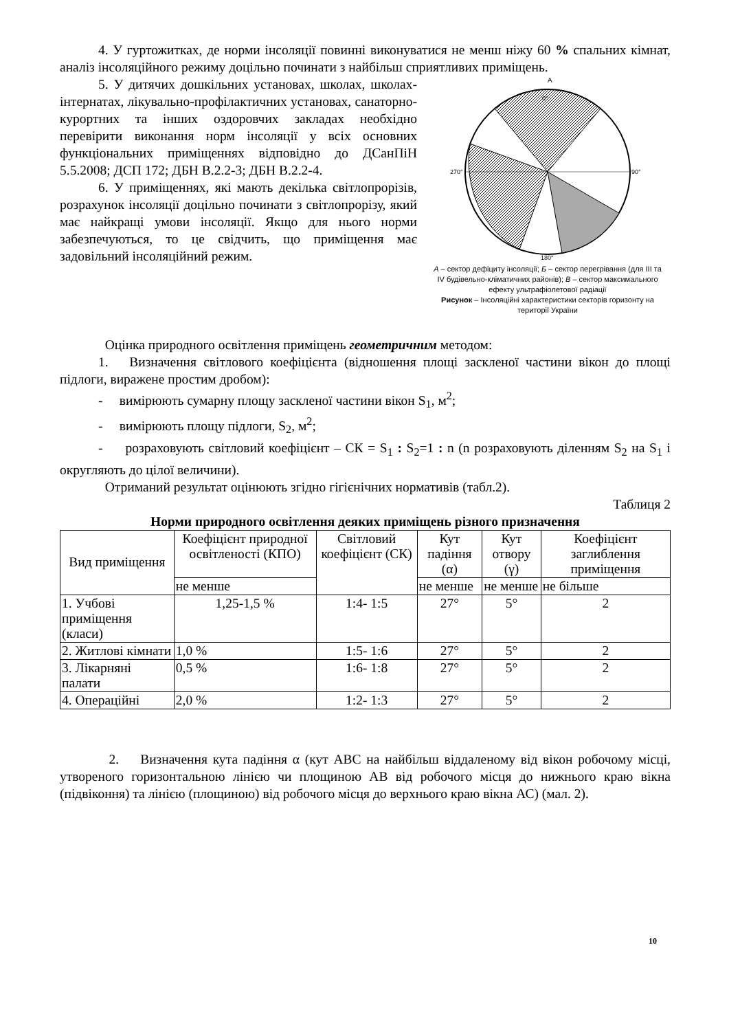4. У гуртожитках, де норми інсоляції повинні виконуватися не менш ніжу 60 % спальних кімнат, аналіз інсоляційного режиму доцільно починати з найбільш сприятливих приміщень.
5. У дитячих дошкільних установах, школах, школах-інтернатах, лікувально-профілактичних установах, санаторно-курортних та інших оздоровчих закладах необхідно перевірити виконання норм інсоляції у всіх основних функціональних приміщеннях відповідно до ДСанПіН 5.5.2008; ДСП 172; ДБН В.2.2-3; ДБН В.2.2-4.
6. У приміщеннях, які мають декілька світлопрорізів, розрахунок інсоляції доцільно починати з світлопрорізу, який має найкращі умови інсоляції. Якщо для нього норми забезпечуються, то це свідчить, що приміщення має задовільний інсоляційний режим.
0°
90°
270°
180°
А
А – сектор дефіциту інсоляції; Б – сектор перегрівання (для III та IV будівельно-кліматичних районів); В – сектор максимального ефекту ультрафіолетової радіації
Рисунок – Інсоляційні характеристики секторів горизонту на території України
Оцінка природного освітлення приміщень геометричним методом:
1. Визначення світлового коефіцієнта (відношення площі заскленої частини вікон до площі підлоги, виражене простим дробом):
- вимірюють сумарну площу заскленої частини вікон S<sub>1</sub>, м<sup>2</sup>;
- вимірюють площу підлоги, S<sub>2</sub>, м<sup>2</sup>;
- розраховують світловий коефіцієнт – СК = S<sub>1</sub> : S<sub>2</sub>=1 : n (n розраховують діленням S<sub>2</sub> на S<sub>1</sub> і округляють до цілої величини).
Отриманий результат оцінюють згідно гігієнічних нормативів (табл.2).
Таблиця 2
Норми природного освітлення деяких приміщень різного призначення
| Вид приміщення | Коефіцієнт природної освітленості (КПО) | Світловий коефіцієнт (СК) | Кут падіння (α) | Кут отвору (γ) | Коефіцієнт заглиблення приміщення |
| --- | --- | --- | --- | --- | --- |
| | не менше | | не менше | не менше | не більше |
| 1. Учбові приміщення (класи) | 1,25-1,5 % | 1:4- 1:5 | 27° | 5° | 2 |
| 2. Житлові кімнати | 1,0 % | 1:5- 1:6 | 27° | 5° | 2 |
| 3. Лікарняні палати | 0,5 % | 1:6- 1:8 | 27° | 5° | 2 |
| 4. Операційні | 2,0 % | 1:2- 1:3 | 27° | 5° | 2 |
2. Визначення кута падіння α (кут АВС на найбільш віддаленому від вікон робочому місці, утвореного горизонтальною лінією чи площиною АВ від робочого місця до нижнього краю вікна (підвіконня) та лінією (площиною) від робочого місця до верхнього краю вікна АС) (мал. 2).
10